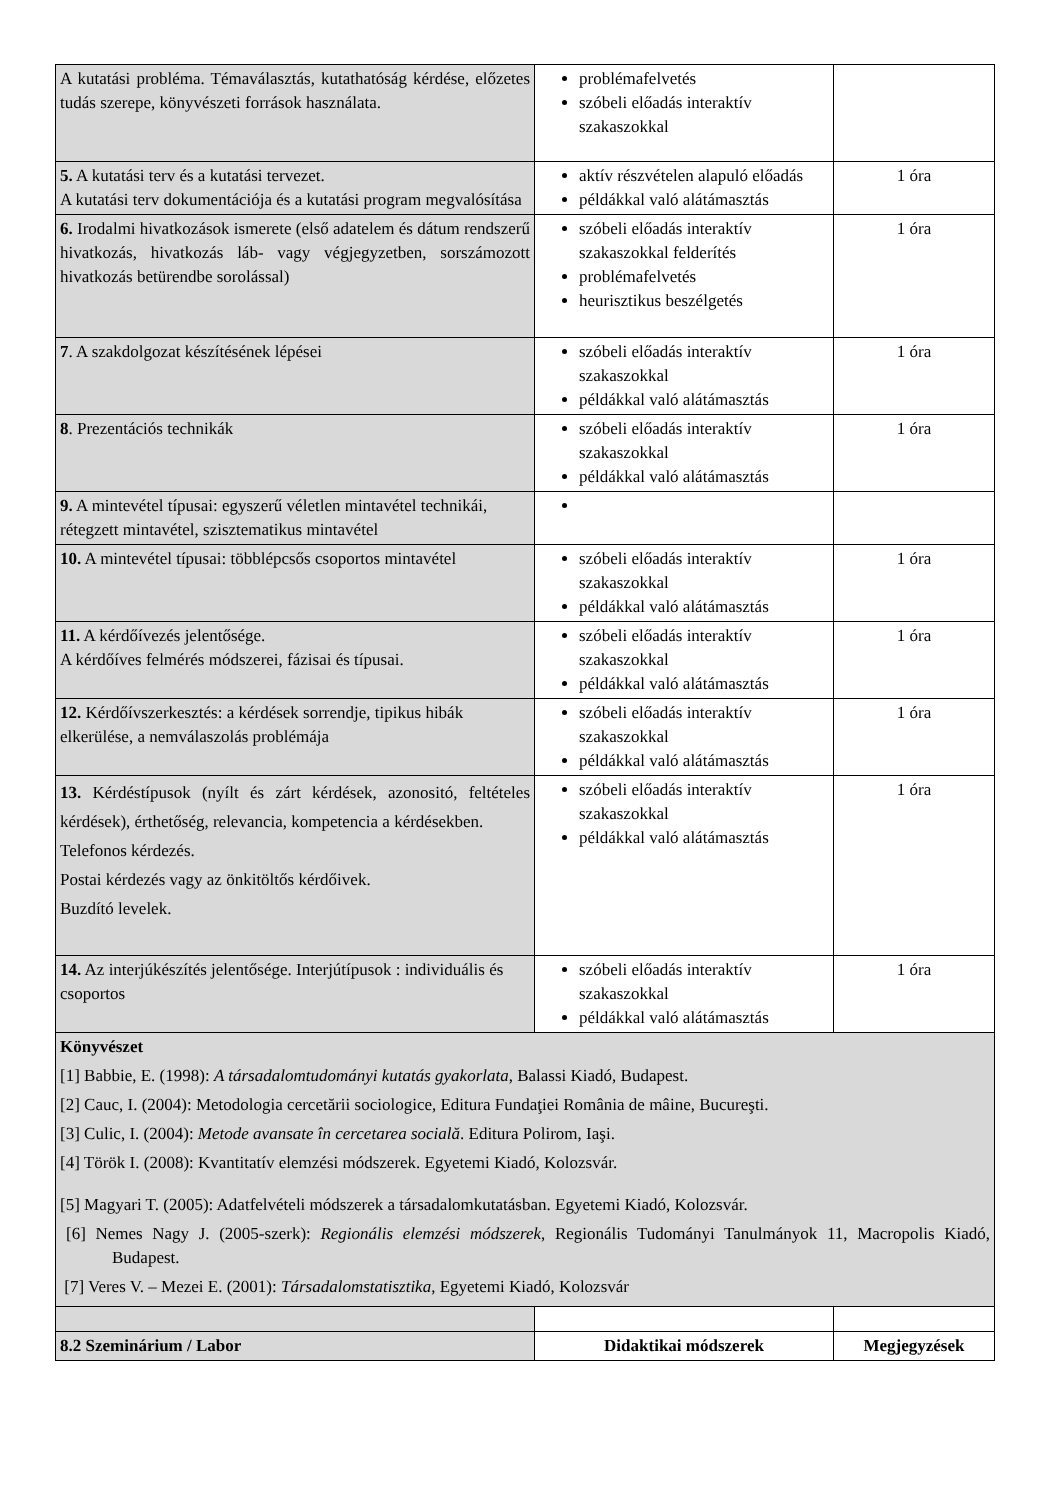| A kutatási probléma. Témaválasztás, kutathatóság kérdése, előzetes tudás szerepe, könyvészeti források használata. | problémafelvetés szóbeli előadás interaktív szakaszokkal | |
| 5. A kutatási terv és a kutatási tervezet. A kutatási terv dokumentációja és a kutatási program megvalósítása | aktív részvételen alapuló előadás példákkal való alátámasztás | 1 óra |
| 6. Irodalmi hivatkozások ismerete (első adatelem és dátum rendszerű hivatkozás, hivatkozás láb- vagy végjegyzetben, sorszámozott hivatkozás betürendbe sorolással) | szóbeli előadás interaktív szakaszokkal felderítés problémafelvetés heurisztikus beszélgetés | 1 óra |
| 7 . A szakdolgozat készítésének lépései | szóbeli előadás interaktív szakaszokkal példákkal való alátámasztás | 1 óra |
| 8 . Prezentációs technikák | szóbeli előadás interaktív szakaszokkal példákkal való alátámasztás | 1 óra |
| 9. A mintevétel típusai: egyszerű véletlen mintavétel technikái, rétegzett mintavétel, szisztematikus mintavétel | | |
| 10. A mintevétel típusai: többlépcsős csoportos mintavétel | szóbeli előadás interaktív szakaszokkal példákkal való alátámasztás | 1 óra |
| 11. A kérdőívezés jelentősége. A kérdőíves felmérés módszerei, fázisai és típusai. | szóbeli előadás interaktív szakaszokkal példákkal való alátámasztás | 1 óra |
| 12. Kérdőívszerkesztés: a kérdések sorrendje, tipikus hibák elkerülése, a nemválaszolás problémája | szóbeli előadás interaktív szakaszokkal példákkal való alátámasztás | 1 óra |
| 13. Kérdéstípusok (nyílt és zárt kérdések, azonositó, feltételes kérdések), érthetőség, relevancia, kompetencia a kérdésekben. Telefonos kérdezés. Postai kérdezés vagy az önkitöltős kérdőivek. Buzdító levelek. | szóbeli előadás interaktív szakaszokkal példákkal való alátámasztás | 1 óra |
| 14. Az interjúkészítés jelentősége. Interjútípusok : individuális és csoportos | szóbeli előadás interaktív szakaszokkal példákkal való alátámasztás | 1 óra |
| Könyvészet [1] Babbie, E. (1998): A társadalomtudományi kutatás gyakorlata , Balassi Kiadó, Budapest. [2] Cauc, I. (2004): Metodologia cercetării sociologice, Editura Fundaţiei România de mâine, Bucureşti. [3] Culic, I. (2004): Metode avansate în cercetarea socială . Editura Polirom, Iaşi. [4] Török I. (2008): Kvantitatív elemzési módszerek. Egyetemi Kiadó, Kolozsvár. [5] Magyari T. (2005): Adatfelvételi módszerek a társadalomkutatásban. Egyetemi Kiadó, Kolozsvár. [6] Nemes Nagy J. (2005-szerk): Regionális elemzési módszerek , Regionális Tudományi Tanulmányok 11, Macropolis Kiadó, Budapest. [7] Veres V. – Mezei E. (2001): Társadalomstatisztika , Egyetemi Kiadó, Kolozsvár | | |
| 8.2 Szeminárium / Labor | Didaktikai módszerek | Megjegyzések |